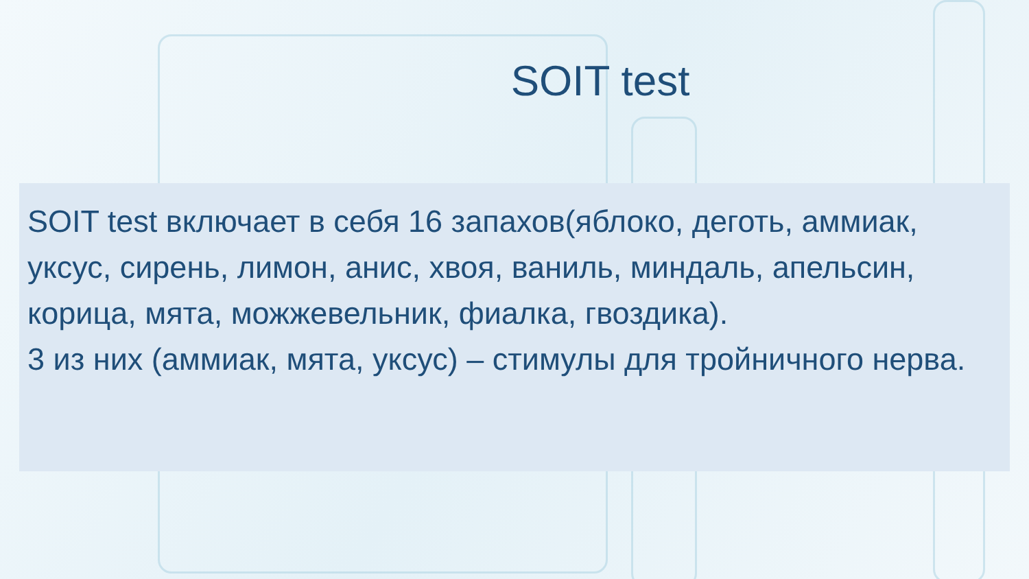SOIT test
SOIT test включает в себя 16 запахов(яблоко, деготь, аммиак, уксус, сирень, лимон, анис, хвоя, ваниль, миндаль, апельсин, корица, мята, можжевельник, фиалка, гвоздика).
3 из них (аммиак, мята, уксус) – стимулы для тройничного нерва.